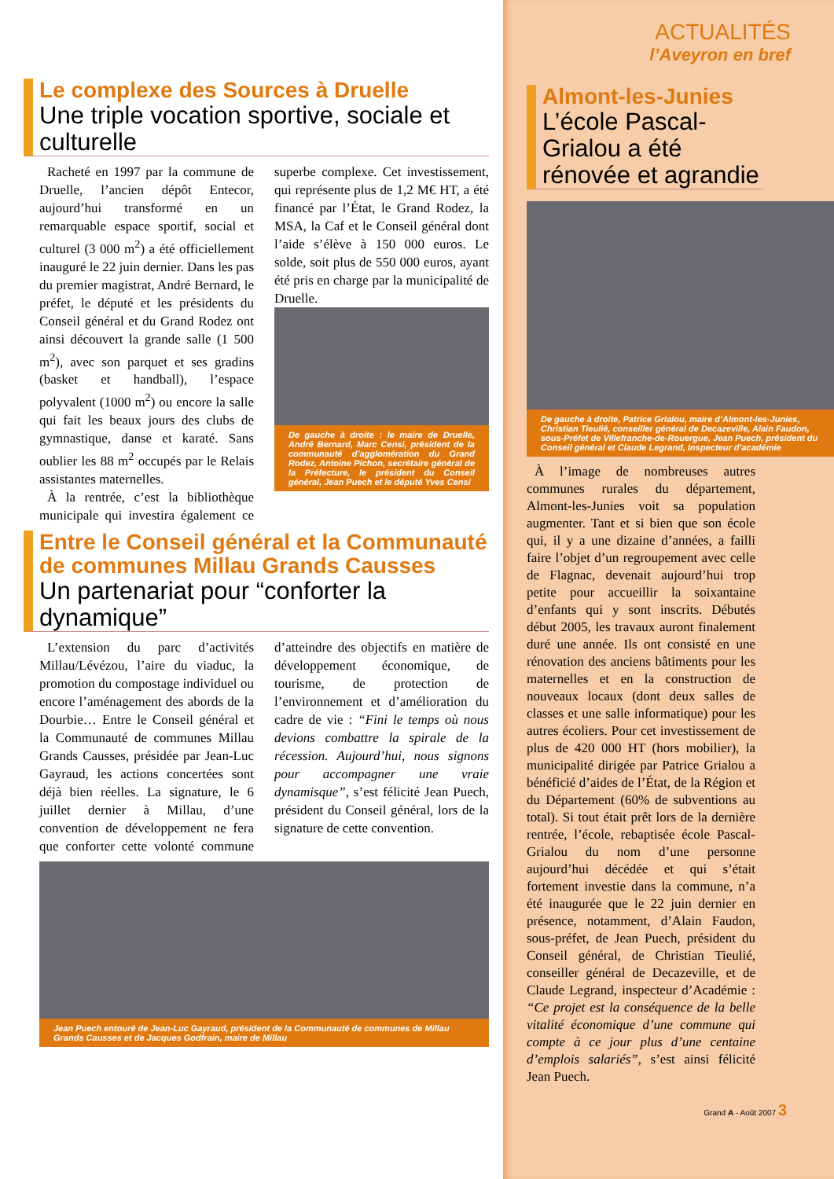Le complexe des Sources à Druelle
Une triple vocation sportive, sociale et culturelle
Racheté en 1997 par la commune de Druelle, l’ancien dépôt Entecor, aujourd’hui transformé en un remarquable espace sportif, social et culturel (3 000 m<sup>2</sup>) a été officiellement inauguré le 22 juin dernier. Dans les pas du premier magistrat, André Bernard, le préfet, le député et les présidents du Conseil général et du Grand Rodez ont ainsi découvert la grande salle (1 500 m<sup>2</sup>), avec son parquet et ses gradins (basket et handball), l’espace polyvalent (1000 m<sup>2</sup>) ou encore la salle qui fait les beaux jours des clubs de gymnastique, danse et karaté. Sans oublier les 88 m<sup>2</sup> occupés par le Relais assistantes maternelles.
À la rentrée, c’est la bibliothèque municipale qui investira également ce superbe complexe. Cet investissement, qui représente plus de 1,2 M€ HT, a été financé par l’État, le Grand Rodez, la MSA, la Caf et le Conseil général dont l’aide s’élève à 150 000 euros. Le solde, soit plus de 550 000 euros, ayant été pris en charge par la municipalité de Druelle.
De gauche à droite : le maire de Druelle, André Bernard, Marc Censi, président de la communauté d’agglomération du Grand Rodez, Antoine Pichon, secrétaire général de la Préfecture, le président du Conseil général, Jean Puech et le député Yves Censi
Entre le Conseil général et la Communauté de communes Millau Grands Causses
Un partenariat pour “conforter la dynamique”
L’extension du parc d’activités Millau/Lévézou, l’aire du viaduc, la promotion du compostage individuel ou encore l’aménagement des abords de la Dourbie… Entre le Conseil général et la Communauté de communes Millau Grands Causses, présidée par Jean-Luc Gayraud, les actions concertées sont déjà bien réelles. La signature, le 6 juillet dernier à Millau, d’une convention de développement ne fera que conforter cette volonté commune d’atteindre des objectifs en matière de développement économique, de tourisme, de protection de l’environnement et d’amélioration du cadre de vie : “Fini le temps où nous devions combattre la spirale de la récession. Aujourd’hui, nous signons pour accompagner une vraie dynamisque”, s’est félicité Jean Puech, président du Conseil général, lors de la signature de cette convention.
Jean Puech entouré de Jean-Luc Gayraud, président de la Communauté de communes de Millau Grands Causses et de Jacques Godfrain, maire de Millau
ACTUALITÉS
l’Aveyron en bref
Almont-les-Junies
L’école Pascal-Grialou a été rénovée et agrandie
De gauche à droite, Patrice Grialou, maire d’Almont-les-Junies, Christian Tieulié, conseiller général de Decazeville, Alain Faudon, sous-Préfet de Villefranche-de-Rouergue, Jean Puech, président du Conseil général et Claude Legrand, Inspecteur d’académie
À l’image de nombreuses autres communes rurales du département, Almont-les-Junies voit sa population augmenter. Tant et si bien que son école qui, il y a une dizaine d’années, a failli faire l’objet d’un regroupement avec celle de Flagnac, devenait aujourd’hui trop petite pour accueillir la soixantaine d’enfants qui y sont inscrits. Débutés début 2005, les travaux auront finalement duré une année. Ils ont consisté en une rénovation des anciens bâtiments pour les maternelles et en la construction de nouveaux locaux (dont deux salles de classes et une salle informatique) pour les autres écoliers. Pour cet investissement de plus de 420 000 HT (hors mobilier), la municipalité dirigée par Patrice Grialou a bénéficié d’aides de l’État, de la Région et du Département (60% de subventions au total). Si tout était prêt lors de la dernière rentrée, l’école, rebaptisée école Pascal-Grialou du nom d’une personne aujourd’hui décédée et qui s’était fortement investie dans la commune, n’a été inaugurée que le 22 juin dernier en présence, notamment, d’Alain Faudon, sous-préfet, de Jean Puech, président du Conseil général, de Christian Tieulié, conseiller général de Decazeville, et de Claude Legrand, inspecteur d’Académie : “Ce projet est la conséquence de la belle vitalité économique d’une commune qui compte à ce jour plus d’une centaine d’emplois salariés”, s’est ainsi félicité Jean Puech.
Grand A - Août 2007 3